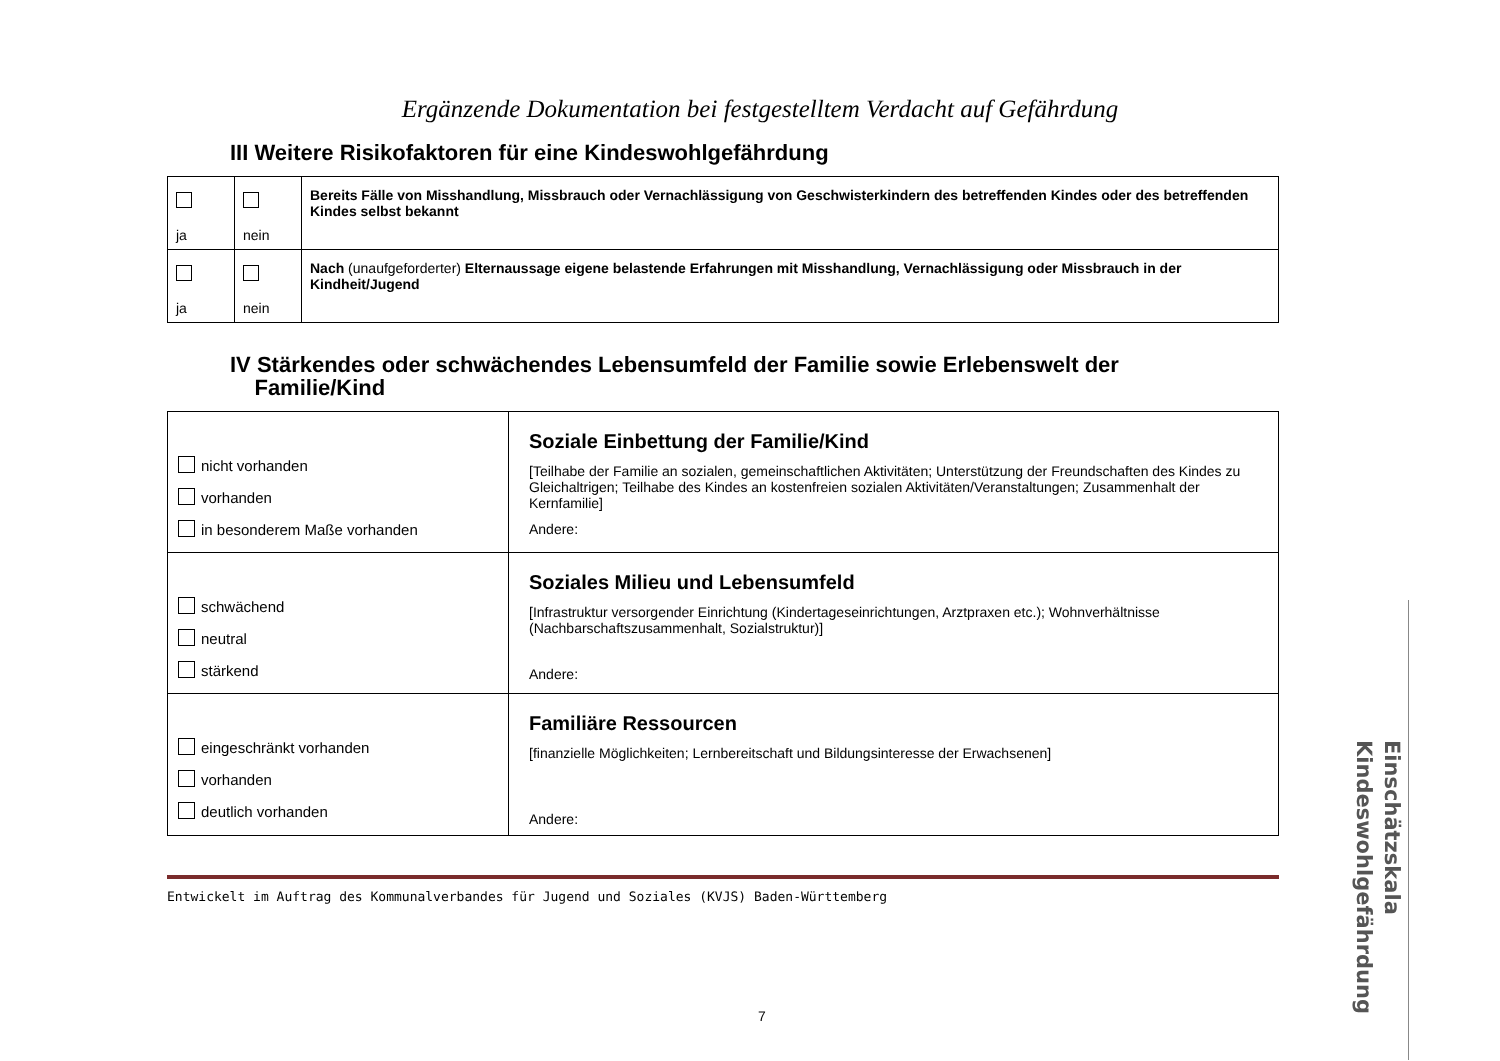Ergänzende Dokumentation bei festgestelltem Verdacht auf Gefährdung
III Weitere Risikofaktoren für eine Kindeswohlgefährdung
| ja | nein | Bereits Fälle von Misshandlung, Missbrauch oder Vernachlässigung von Geschwisterkindern des betreffenden Kindes oder des betreffenden Kindes selbst bekannt |
| ja | nein | Nach (unaufgeforderter) Elternaussage eigene belastende Erfahrungen mit Misshandlung, Vernachlässigung oder Missbrauch in der Kindheit/Jugend |
IV Stärkendes oder schwächendes Lebensumfeld der Familie sowie Erlebenswelt der
Familie/Kind
| nicht vorhanden vorhanden in besonderem Maße vorhanden | Soziale Einbettung der Familie/Kind [Teilhabe der Familie an sozialen, gemeinschaftlichen Aktivitäten; Unterstützung der Freundschaften des Kindes zu Gleichaltrigen; Teilhabe des Kindes an kostenfreien sozialen Aktivitäten/Veranstaltungen; Zusammenhalt der Kernfamilie] Andere: |
| schwächend neutral stärkend | Soziales Milieu und Lebensumfeld [Infrastruktur versorgender Einrichtung (Kindertageseinrichtungen, Arztpraxen etc.); Wohnverhältnisse (Nachbarschaftszusammenhalt, Sozialstruktur)] Andere: |
| eingeschränkt vorhanden vorhanden deutlich vorhanden | Familiäre Ressourcen [finanzielle Möglichkeiten; Lernbereitschaft und Bildungsinteresse der Erwachsenen] Andere: |
Entwickelt im Auftrag des Kommunalverbandes für Jugend und Soziales (KVJS) Baden-Württemberg
Einschätzskala Kindeswohlgefährdung
7